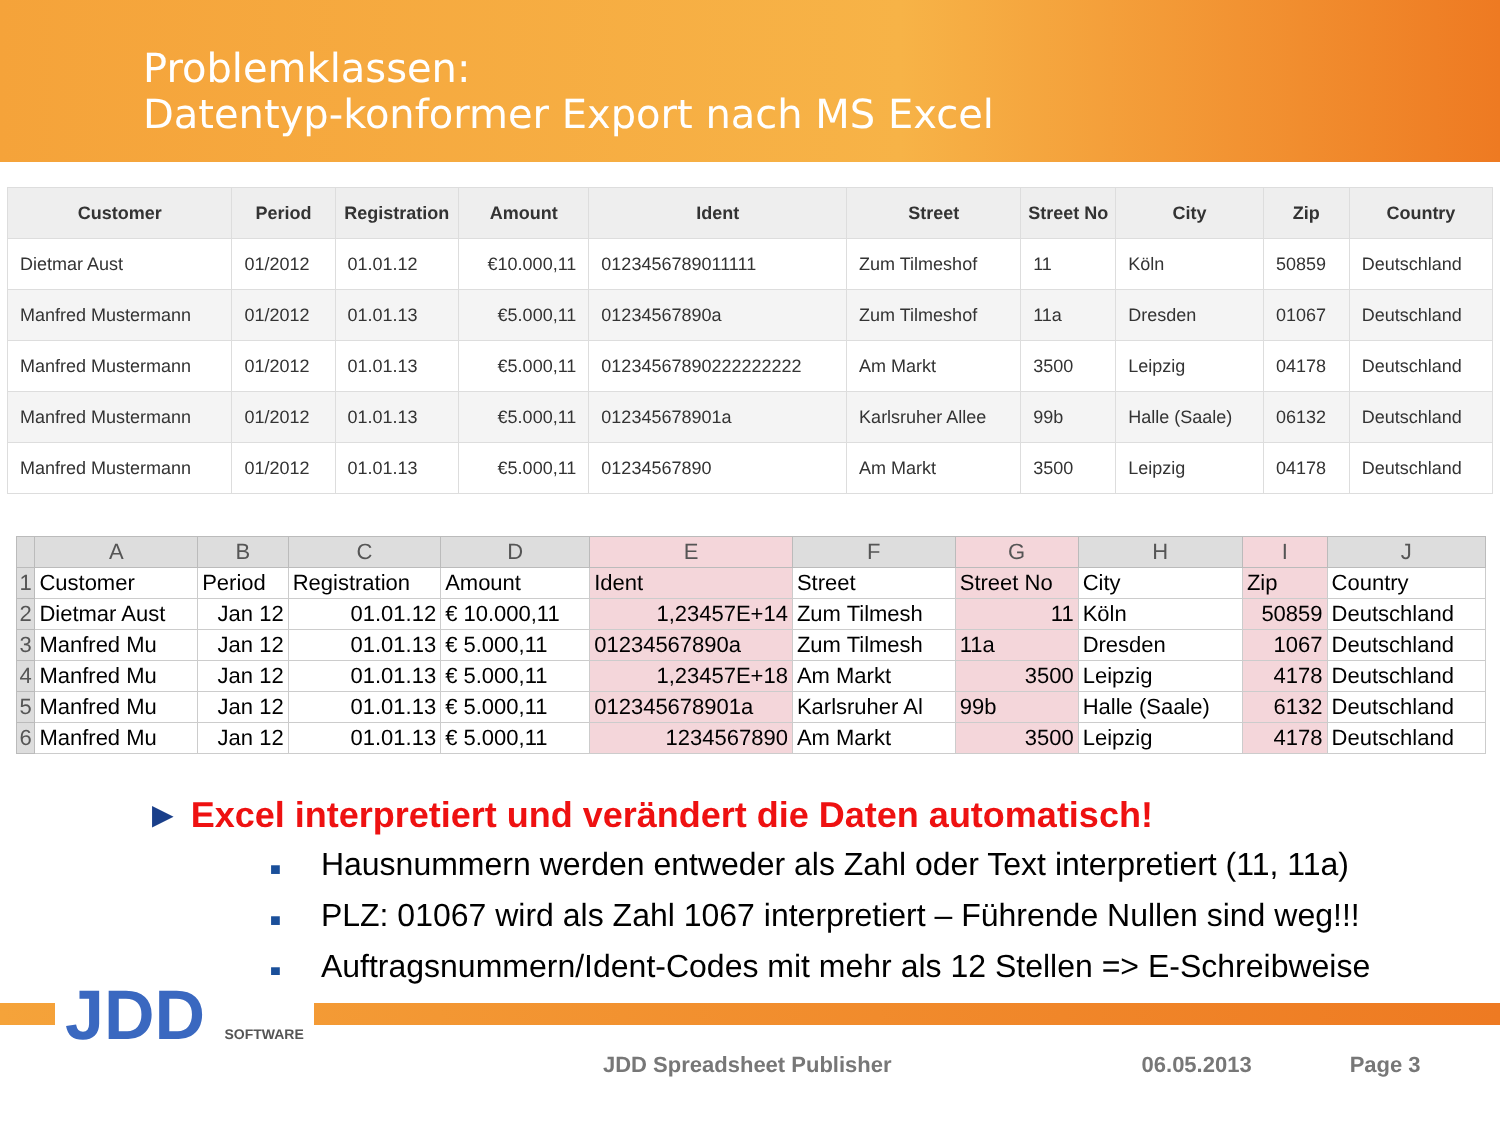Problemklassen:
Datentyp-konformer Export nach MS Excel
| Customer | Period | Registration | Amount | Ident | Street | Street No | City | Zip | Country |
| --- | --- | --- | --- | --- | --- | --- | --- | --- | --- |
| Dietmar Aust | 01/2012 | 01.01.12 | €10.000,11 | 0123456789011111 | Zum Tilmeshof | 11 | Köln | 50859 | Deutschland |
| Manfred Mustermann | 01/2012 | 01.01.13 | €5.000,11 | 01234567890a | Zum Tilmeshof | 11a | Dresden | 01067 | Deutschland |
| Manfred Mustermann | 01/2012 | 01.01.13 | €5.000,11 | 01234567890222222222 | Am Markt | 3500 | Leipzig | 04178 | Deutschland |
| Manfred Mustermann | 01/2012 | 01.01.13 | €5.000,11 | 012345678901a | Karlsruher Allee | 99b | Halle (Saale) | 06132 | Deutschland |
| Manfred Mustermann | 01/2012 | 01.01.13 | €5.000,11 | 01234567890 | Am Markt | 3500 | Leipzig | 04178 | Deutschland |
| | A | B | C | D | E | F | G | H | I | J |
| --- | --- | --- | --- | --- | --- | --- | --- | --- | --- | --- |
| 1 | Customer | Period | Registration | Amount | Ident | Street | Street No | City | Zip | Country |
| 2 | Dietmar Aust | Jan 12 | 01.01.12 | € 10.000,11 | 1,23457E+14 | Zum Tilmesh | 11 | Köln | 50859 | Deutschland |
| 3 | Manfred Mu | Jan 12 | 01.01.13 | € 5.000,11 | 01234567890a | Zum Tilmesh | 11a | Dresden | 1067 | Deutschland |
| 4 | Manfred Mu | Jan 12 | 01.01.13 | € 5.000,11 | 1,23457E+18 | Am Markt | 3500 | Leipzig | 4178 | Deutschland |
| 5 | Manfred Mu | Jan 12 | 01.01.13 | € 5.000,11 | 012345678901a | Karlsruher Al | 99b | Halle (Saale) | 6132 | Deutschland |
| 6 | Manfred Mu | Jan 12 | 01.01.13 | € 5.000,11 | 1234567890 | Am Markt | 3500 | Leipzig | 4178 | Deutschland |
► Excel interpretiert und verändert die Daten automatisch!
■ Hausnummern werden entweder als Zahl oder Text interpretiert (11, 11a)
■ PLZ: 01067 wird als Zahl 1067 interpretiert – Führende Nullen sind weg!!!
■ Auftragsnummern/Ident-Codes mit mehr als 12 Stellen => E-Schreibweise
JDD SOFTWARE
JDD Spreadsheet Publisher 06.05.2013 Page 3